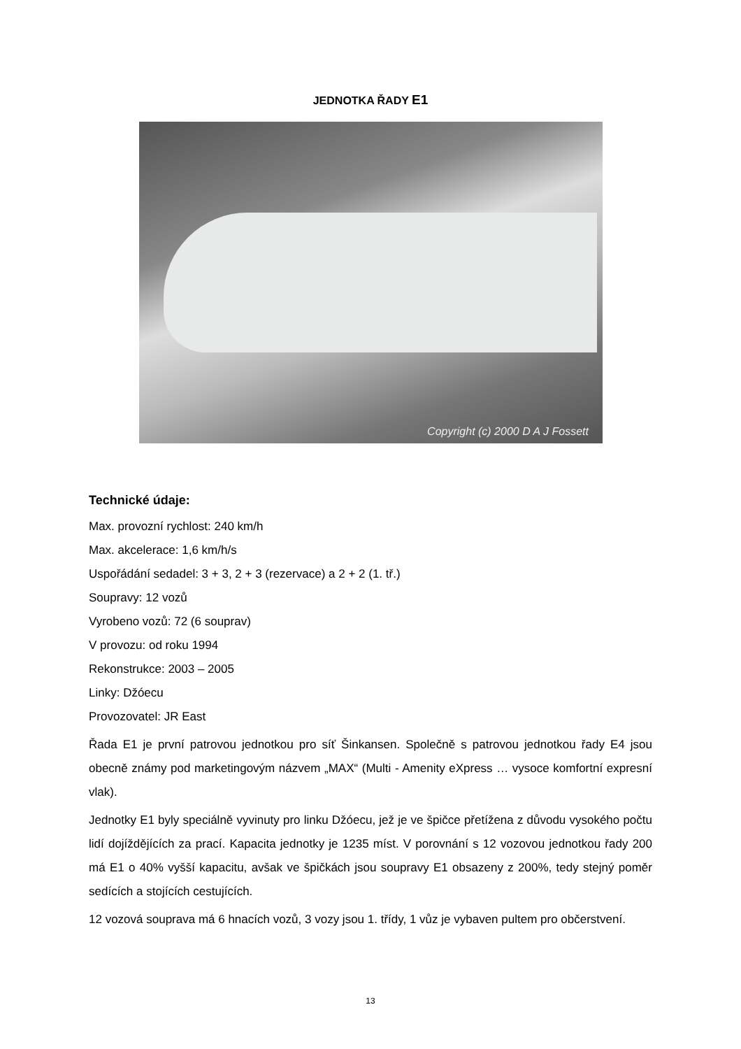JEDNOTKA ŘADY E1
Copyright (c) 2000 D A J Fossett
Technické údaje:
Max. provozní rychlost: 240 km/h
Max. akcelerace: 1,6 km/h/s
Uspořádání sedadel: 3 + 3, 2 + 3 (rezervace) a 2 + 2 (1. tř.)
Soupravy: 12 vozů
Vyrobeno vozů: 72 (6 souprav)
V provozu: od roku 1994
Rekonstrukce: 2003 – 2005
Linky: Džóecu
Provozovatel: JR East
Řada E1 je první patrovou jednotkou pro síť Šinkansen. Společně s patrovou jednotkou řady E4 jsou obecně známy pod marketingovým názvem „MAX“ (Multi - Amenity eXpress … vysoce komfortní expresní vlak).
Jednotky E1 byly speciálně vyvinuty pro linku Džóecu, jež je ve špičce přetížena z důvodu vysokého počtu lidí dojíždějících za prací. Kapacita jednotky je 1235 míst. V porovnání s 12 vozovou jednotkou řady 200 má E1 o 40% vyšší kapacitu, avšak ve špičkách jsou soupravy E1 obsazeny z 200%, tedy stejný poměr sedících a stojících cestujících.
12 vozová souprava má 6 hnacích vozů, 3 vozy jsou 1. třídy, 1 vůz je vybaven pultem pro občerstvení.
13